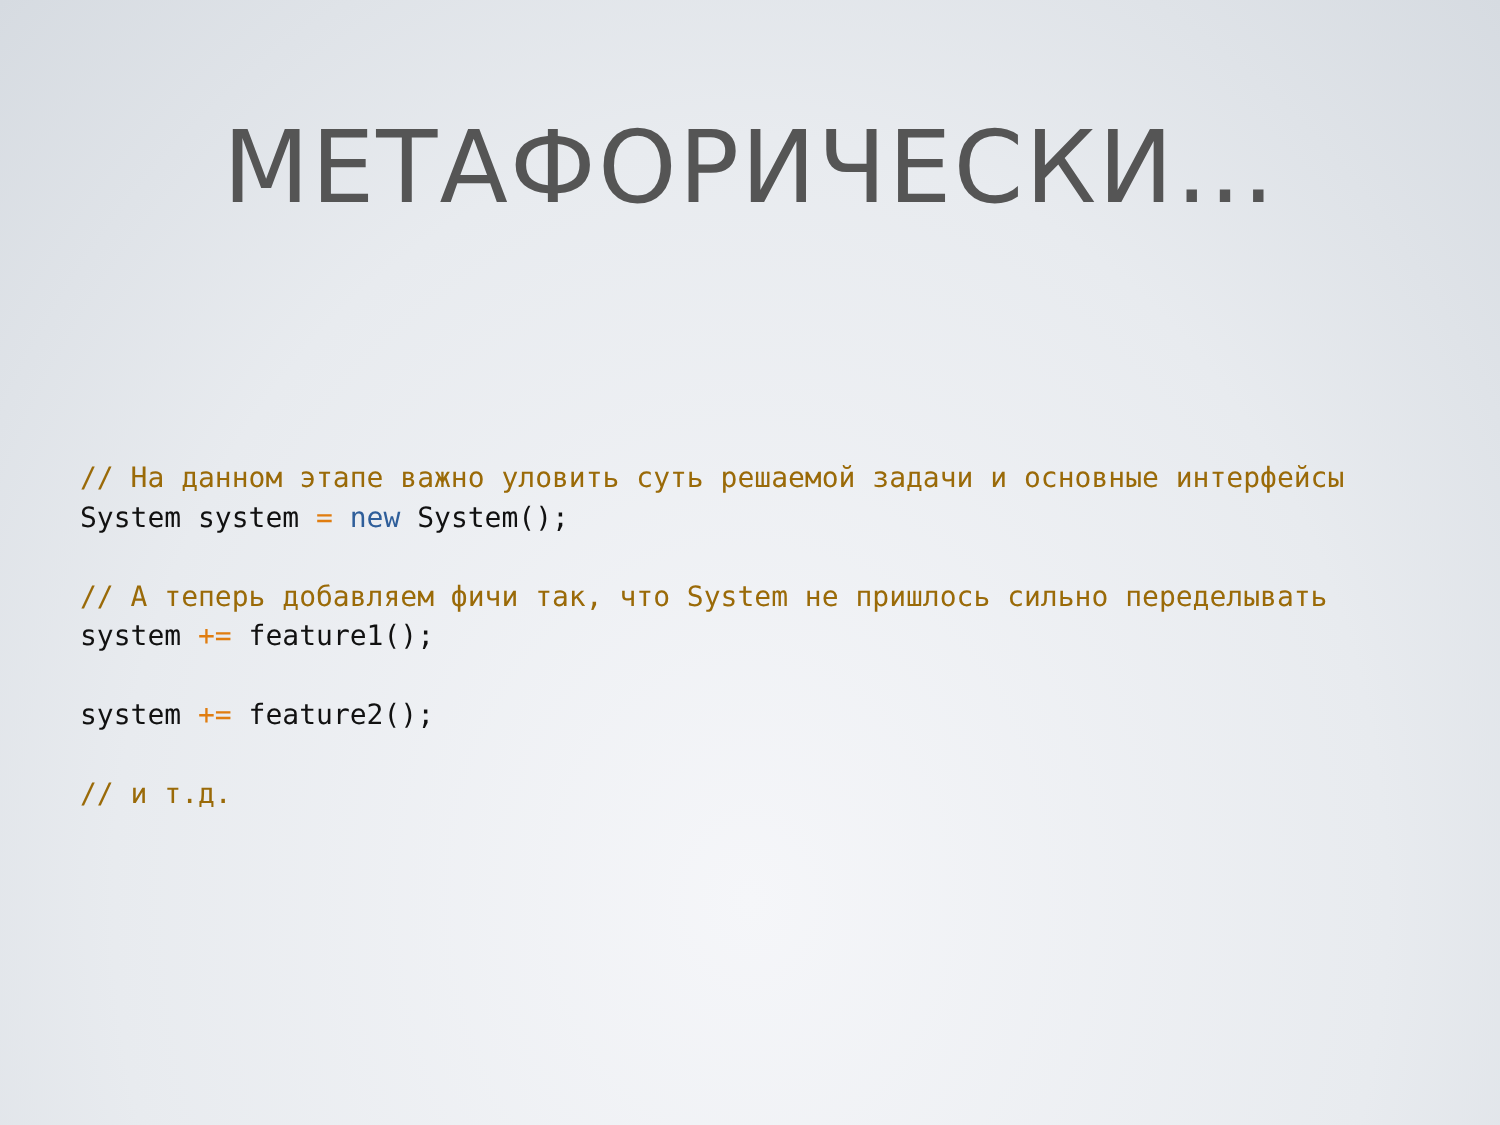МЕТАФОРИЧЕСКИ…
// На данном этапе важно уловить суть решаемой задачи и основные интерфейсы
System system = new System();

// А теперь добавляем фичи так, что System не пришлось сильно переделывать
system += feature1();

system += feature2();

// и т.д.